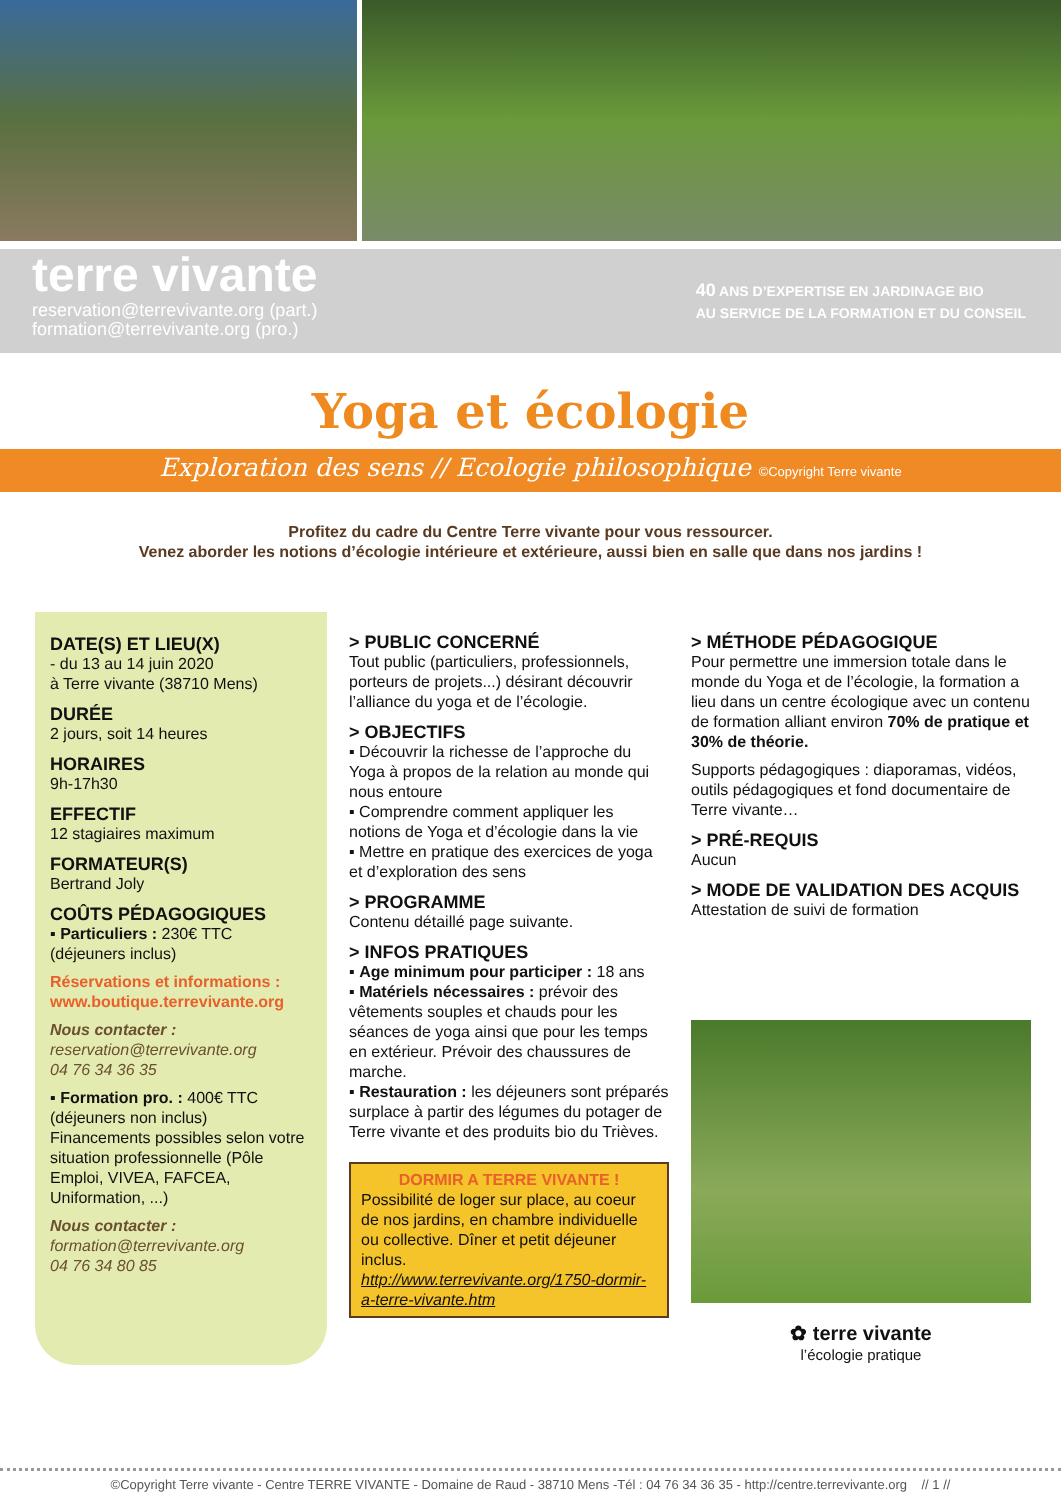terre vivante
reservation@terrevivante.org (part.)
formation@terrevivante.org (pro.)
40 ANS D’EXPERTISE EN JARDINAGE BIO
AU SERVICE DE LA FORMATION ET DU CONSEIL
Yoga et écologie
Exploration des sens // Ecologie philosophique ©Copyright Terre vivante
Profitez du cadre du Centre Terre vivante pour vous ressourcer.
Venez aborder les notions d’écologie intérieure et extérieure, aussi bien en salle que dans nos jardins !
DATE(S) ET LIEU(X)
- du 13 au 14 juin 2020
à Terre vivante (38710 Mens)
DURÉE
2 jours, soit 14 heures
HORAIRES
9h-17h30
EFFECTIF
12 stagiaires maximum
FORMATEUR(S)
Bertrand Joly
COÛTS PÉDAGOGIQUES
▪ Particuliers : 230€ TTC
(déjeuners inclus)
Réservations et informations :
www.boutique.terrevivante.org
Nous contacter :
reservation@terrevivante.org
04 76 34 36 35
▪ Formation pro. : 400€ TTC
(déjeuners non inclus)
Financements possibles selon votre situation professionnelle (Pôle Emploi, VIVEA, FAFCEA, Uniformation, ...)
Nous contacter :
formation@terrevivante.org
04 76 34 80 85
> PUBLIC CONCERNÉ
Tout public (particuliers, professionnels, porteurs de projets...) désirant découvrir l’alliance du yoga et de l’écologie.
> OBJECTIFS
▪ Découvrir la richesse de l’approche du Yoga à propos de la relation au monde qui nous entoure
▪ Comprendre comment appliquer les notions de Yoga et d’écologie dans la vie
▪ Mettre en pratique des exercices de yoga et d’exploration des sens
> PROGRAMME
Contenu détaillé page suivante.
> INFOS PRATIQUES
▪ Age minimum pour participer : 18 ans
▪ Matériels nécessaires : prévoir des vêtements souples et chauds pour les séances de yoga ainsi que pour les temps en extérieur. Prévoir des chaussures de marche.
▪ Restauration : les déjeuners sont préparés surplace à partir des légumes du potager de Terre vivante et des produits bio du Trièves.
DORMIR A TERRE VIVANTE !
Possibilité de loger sur place, au coeur de nos jardins, en chambre individuelle ou collective. Dîner et petit déjeuner inclus.
http://www.terrevivante.org/1750-dormir-a-terre-vivante.htm
> MÉTHODE PÉDAGOGIQUE
Pour permettre une immersion totale dans le monde du Yoga et de l’écologie, la formation a lieu dans un centre écologique avec un contenu de formation alliant environ 70% de pratique et 30% de théorie.
Supports pédagogiques : diaporamas, vidéos, outils pédagogiques et fond documentaire de Terre vivante…
> PRÉ-REQUIS
Aucun
> MODE DE VALIDATION DES ACQUIS
Attestation de suivi de formation
✿ terre vivante
l’écologie pratique
©Copyright Terre vivante - Centre TERRE VIVANTE - Domaine de Raud - 38710 Mens -Tél : 04 76 34 36 35 - http://centre.terrevivante.org // 1 //